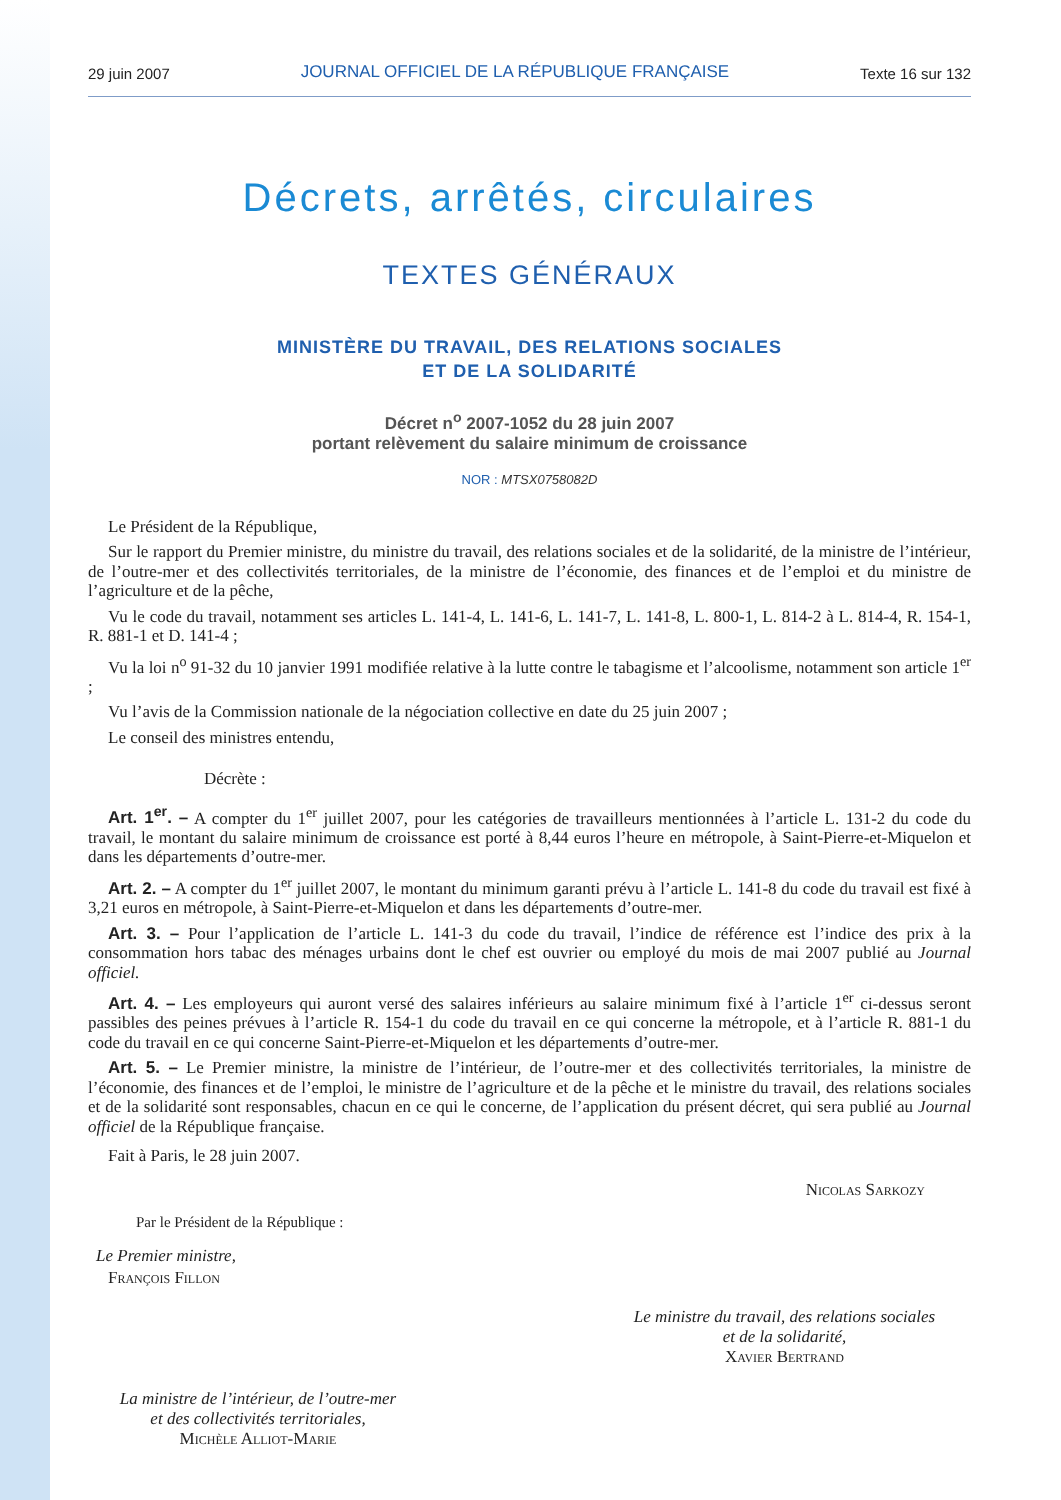29 juin 2007 JOURNAL OFFICIEL DE LA RÉPUBLIQUE FRANÇAISE Texte 16 sur 132
Décrets, arrêtés, circulaires
TEXTES GÉNÉRAUX
MINISTÈRE DU TRAVAIL, DES RELATIONS SOCIALES
ET DE LA SOLIDARITÉ
Décret n<sup>o</sup> 2007-1052 du 28 juin 2007
portant relèvement du salaire minimum de croissance
NOR : MTSX0758082D
Le Président de la République,
Sur le rapport du Premier ministre, du ministre du travail, des relations sociales et de la solidarité, de la ministre de l’intérieur, de l’outre-mer et des collectivités territoriales, de la ministre de l’économie, des finances et de l’emploi et du ministre de l’agriculture et de la pêche,
Vu le code du travail, notamment ses articles L. 141-4, L. 141-6, L. 141-7, L. 141-8, L. 800-1, L. 814-2 à L. 814-4, R. 154-1, R. 881-1 et D. 141-4 ;
Vu la loi n<sup>o</sup> 91-32 du 10 janvier 1991 modifiée relative à la lutte contre le tabagisme et l’alcoolisme, notamment son article 1<sup>er</sup> ;
Vu l’avis de la Commission nationale de la négociation collective en date du 25 juin 2007 ;
Le conseil des ministres entendu,
Décrète :
Art. 1<sup>er</sup>. – A compter du 1<sup>er</sup> juillet 2007, pour les catégories de travailleurs mentionnées à l’article L. 131-2 du code du travail, le montant du salaire minimum de croissance est porté à 8,44 euros l’heure en métropole, à Saint-Pierre-et-Miquelon et dans les départements d’outre-mer.
Art. 2. – A compter du 1<sup>er</sup> juillet 2007, le montant du minimum garanti prévu à l’article L. 141-8 du code du travail est fixé à 3,21 euros en métropole, à Saint-Pierre-et-Miquelon et dans les départements d’outre-mer.
Art. 3. – Pour l’application de l’article L. 141-3 du code du travail, l’indice de référence est l’indice des prix à la consommation hors tabac des ménages urbains dont le chef est ouvrier ou employé du mois de mai 2007 publié au Journal officiel.
Art. 4. – Les employeurs qui auront versé des salaires inférieurs au salaire minimum fixé à l’article 1<sup>er</sup> ci-dessus seront passibles des peines prévues à l’article R. 154-1 du code du travail en ce qui concerne la métropole, et à l’article R. 881-1 du code du travail en ce qui concerne Saint-Pierre-et-Miquelon et les départements d’outre-mer.
Art. 5. – Le Premier ministre, la ministre de l’intérieur, de l’outre-mer et des collectivités territoriales, la ministre de l’économie, des finances et de l’emploi, le ministre de l’agriculture et de la pêche et le ministre du travail, des relations sociales et de la solidarité sont responsables, chacun en ce qui le concerne, de l’application du présent décret, qui sera publié au Journal officiel de la République française.
Fait à Paris, le 28 juin 2007.
Nicolas Sarkozy
Par le Président de la République :
Le Premier ministre,
François Fillon
Le ministre du travail, des relations sociales
et de la solidarité,
Xavier Bertrand
La ministre de l’intérieur, de l’outre-mer
et des collectivités territoriales,
Michèle Alliot-Marie